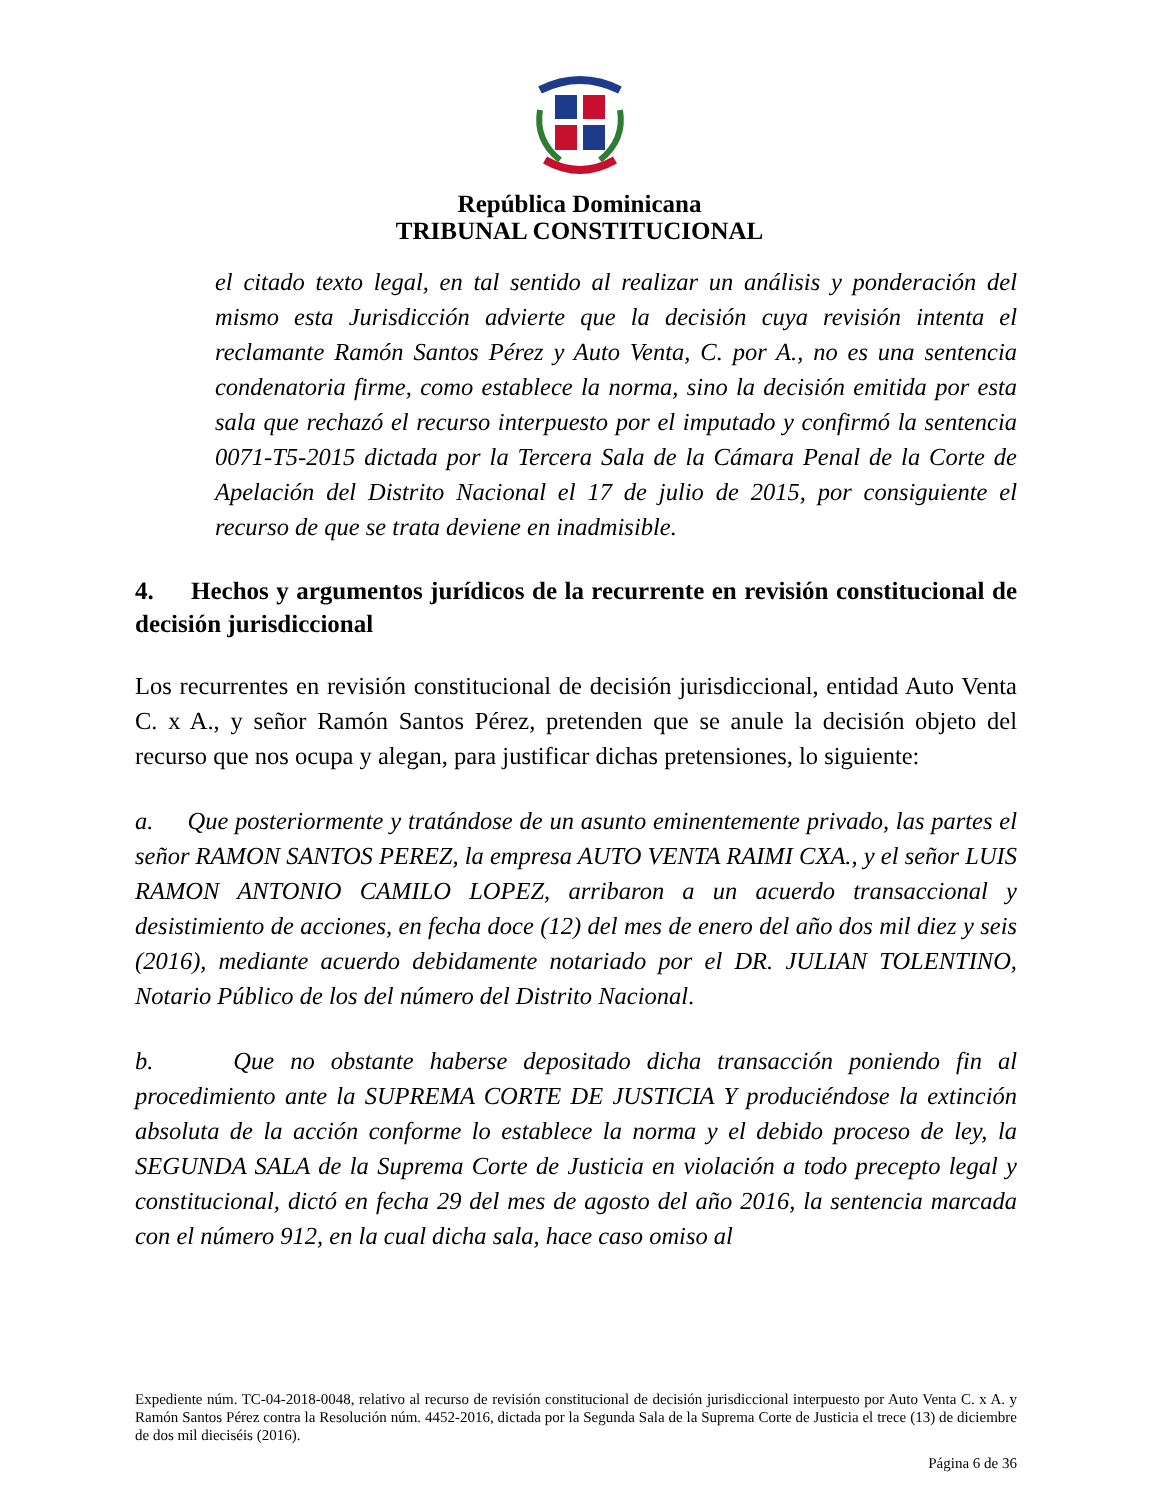República Dominicana
TRIBUNAL CONSTITUCIONAL
el citado texto legal, en tal sentido al realizar un análisis y ponderación del mismo esta Jurisdicción advierte que la decisión cuya revisión intenta el reclamante Ramón Santos Pérez y Auto Venta, C. por A., no es una sentencia condenatoria firme, como establece la norma, sino la decisión emitida por esta sala que rechazó el recurso interpuesto por el imputado y confirmó la sentencia 0071-T5-2015 dictada por la Tercera Sala de la Cámara Penal de la Corte de Apelación del Distrito Nacional el 17 de julio de 2015, por consiguiente el recurso de que se trata deviene en inadmisible.
4. Hechos y argumentos jurídicos de la recurrente en revisión constitucional de decisión jurisdiccional
Los recurrentes en revisión constitucional de decisión jurisdiccional, entidad Auto Venta C. x A., y señor Ramón Santos Pérez, pretenden que se anule la decisión objeto del recurso que nos ocupa y alegan, para justificar dichas pretensiones, lo siguiente:
a. Que posteriormente y tratándose de un asunto eminentemente privado, las partes el señor RAMON SANTOS PEREZ, la empresa AUTO VENTA RAIMI CXA., y el señor LUIS RAMON ANTONIO CAMILO LOPEZ, arribaron a un acuerdo transaccional y desistimiento de acciones, en fecha doce (12) del mes de enero del año dos mil diez y seis (2016), mediante acuerdo debidamente notariado por el DR. JULIAN TOLENTINO, Notario Público de los del número del Distrito Nacional.
b. Que no obstante haberse depositado dicha transacción poniendo fin al procedimiento ante la SUPREMA CORTE DE JUSTICIA Y produciéndose la extinción absoluta de la acción conforme lo establece la norma y el debido proceso de ley, la SEGUNDA SALA de la Suprema Corte de Justicia en violación a todo precepto legal y constitucional, dictó en fecha 29 del mes de agosto del año 2016, la sentencia marcada con el número 912, en la cual dicha sala, hace caso omiso al
Expediente núm. TC-04-2018-0048, relativo al recurso de revisión constitucional de decisión jurisdiccional interpuesto por Auto Venta C. x A. y Ramón Santos Pérez contra la Resolución núm. 4452-2016, dictada por la Segunda Sala de la Suprema Corte de Justicia el trece (13) de diciembre de dos mil dieciséis (2016).
Página 6 de 36